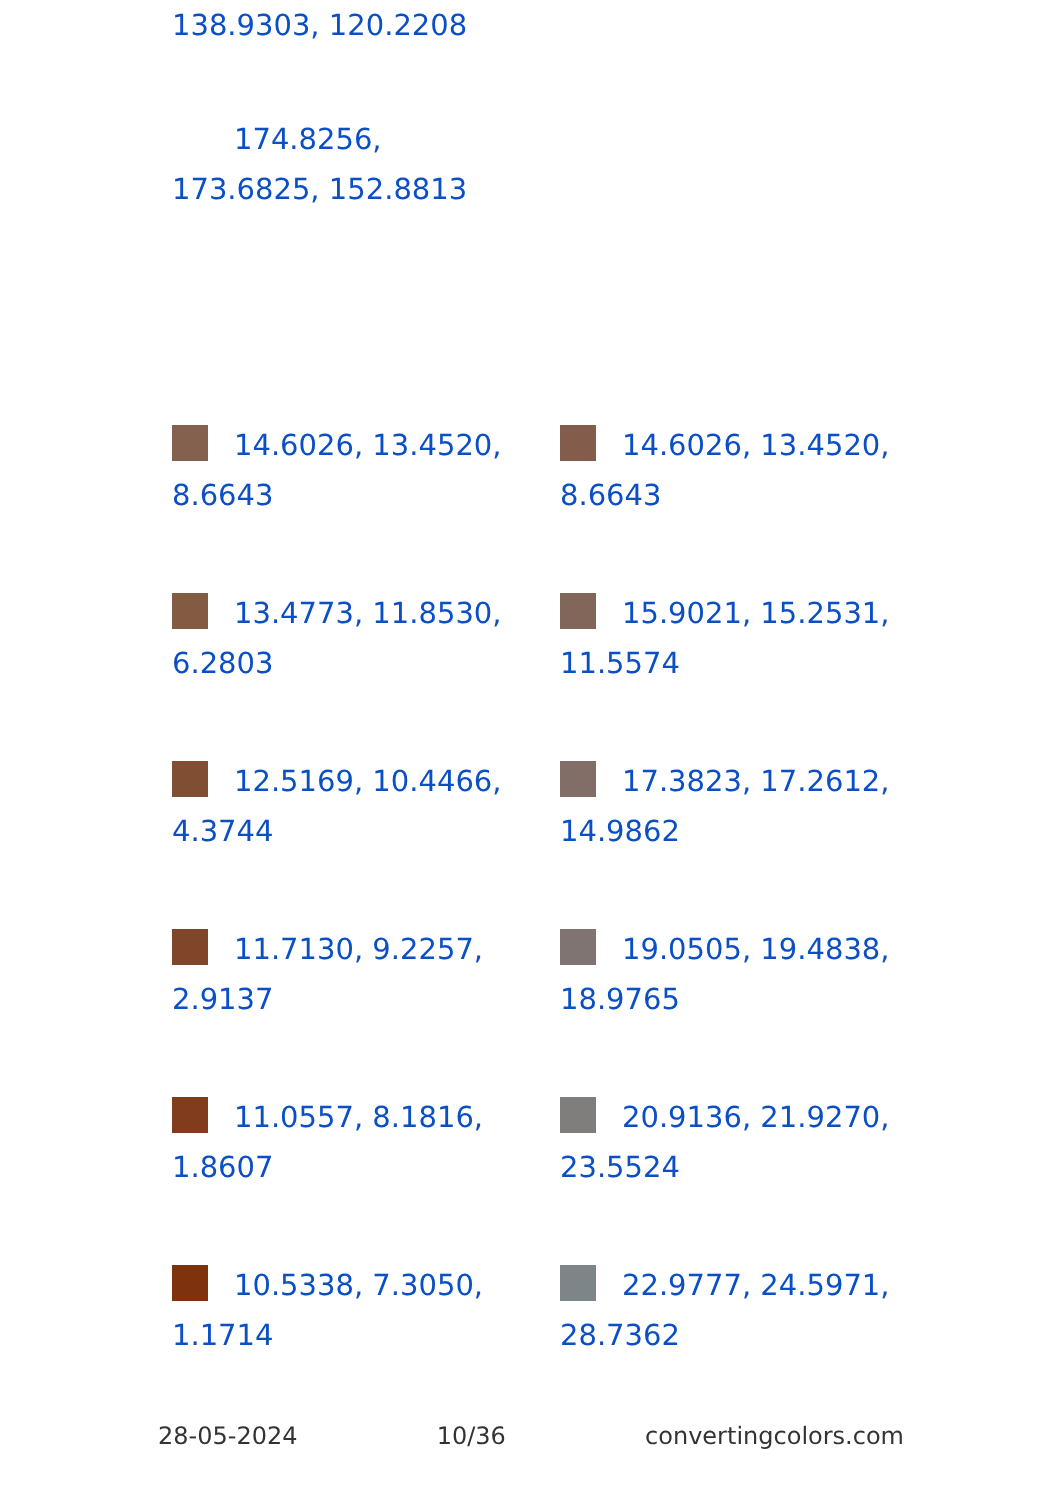138.9303, 120.2208
174.8256,
173.6825, 152.8813
14.6026, 13.4520, 8.6643
14.6026, 13.4520, 8.6643
13.4773, 11.8530, 6.2803
15.9021, 15.2531, 11.5574
12.5169, 10.4466, 4.3744
17.3823, 17.2612, 14.9862
11.7130, 9.2257, 2.9137
19.0505, 19.4838, 18.9765
11.0557, 8.1816, 1.8607
20.9136, 21.9270, 23.5524
10.5338, 7.3050, 1.1714
22.9777, 24.5971, 28.7362
28-05-2024 10/36 convertingcolors.com